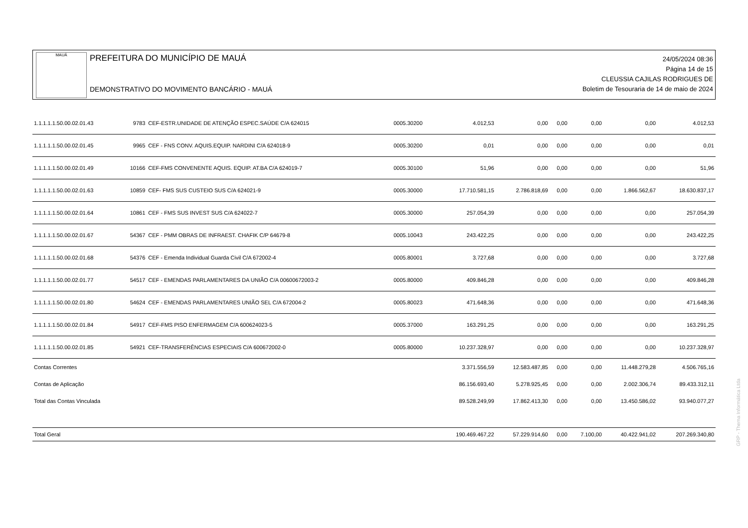MAUÁ
PREFEITURA DO MUNICÍPIO DE MAUÁ
DEMONSTRATIVO DO MOVIMENTO BANCÁRIO - MAUÁ
24/05/2024 08:36
Página 14 de 15
CLEUSSIA CAJILAS RODRIGUES DE
Boletim de Tesouraria de 14 de maio de 2024
| 1.1.1.1.1.50.00.02.01.43 | 9783 | CEF-ESTR.UNIDADE DE ATENÇÃO ESPEC.SAÚDE C/A 624015 | 0005.30200 | 4.012,53 | 0,00 | 0,00 | 0,00 | 0,00 | 4.012,53 |
| 1.1.1.1.1.50.00.02.01.45 | 9965 | CEF - FNS CONV. AQUIS.EQUIP. NARDINI C/A 624018-9 | 0005.30200 | 0,01 | 0,00 | 0,00 | 0,00 | 0,00 | 0,01 |
| 1.1.1.1.1.50.00.02.01.49 | 10166 | CEF-FMS CONVENENTE AQUIS. EQUIP. AT.BA C/A 624019-7 | 0005.30100 | 51,96 | 0,00 | 0,00 | 0,00 | 0,00 | 51,96 |
| 1.1.1.1.1.50.00.02.01.63 | 10859 | CEF- FMS SUS CUSTEIO SUS C/A 624021-9 | 0005.30000 | 17.710.581,15 | 2.786.818,69 | 0,00 | 0,00 | 1.866.562,67 | 18.630.837,17 |
| 1.1.1.1.1.50.00.02.01.64 | 10861 | CEF - FMS SUS INVEST SUS C/A 624022-7 | 0005.30000 | 257.054,39 | 0,00 | 0,00 | 0,00 | 0,00 | 257.054,39 |
| 1.1.1.1.1.50.00.02.01.67 | 54367 | CEF - PMM OBRAS DE INFRAEST. CHAFIK C/P 64679-8 | 0005.10043 | 243.422,25 | 0,00 | 0,00 | 0,00 | 0,00 | 243.422,25 |
| 1.1.1.1.1.50.00.02.01.68 | 54376 | CEF - Emenda Individual Guarda Civil C/A 672002-4 | 0005.80001 | 3.727,68 | 0,00 | 0,00 | 0,00 | 0,00 | 3.727,68 |
| 1.1.1.1.1.50.00.02.01.77 | 54517 | CEF - EMENDAS PARLAMENTARES DA UNIÃO C/A 00600672003-2 | 0005.80000 | 409.846,28 | 0,00 | 0,00 | 0,00 | 0,00 | 409.846,28 |
| 1.1.1.1.1.50.00.02.01.80 | 54624 | CEF - EMENDAS PARLAMENTARES UNIÃO SEL C/A 672004-2 | 0005.80023 | 471.648,36 | 0,00 | 0,00 | 0,00 | 0,00 | 471.648,36 |
| 1.1.1.1.1.50.00.02.01.84 | 54917 | CEF-FMS PISO ENFERMAGEM C/A 600624023-5 | 0005.37000 | 163.291,25 | 0,00 | 0,00 | 0,00 | 0,00 | 163.291,25 |
| 1.1.1.1.1.50.00.02.01.85 | 54921 | CEF-TRANSFERÊNCIAS ESPECIAIS C/A 600672002-0 | 0005.80000 | 10.237.328,97 | 0,00 | 0,00 | 0,00 | 0,00 | 10.237.328,97 |
| Contas Correntes | | | | 3.371.556,59 | 12.583.487,85 | 0,00 | 0,00 | 11.448.279,28 | 4.506.765,16 |
| Contas de Aplicação | | | | 86.156.693,40 | 5.278.925,45 | 0,00 | 0,00 | 2.002.306,74 | 89.433.312,11 |
| Total das Contas Vinculada | | | | 89.528.249,99 | 17.862.413,30 | 0,00 | 0,00 | 13.450.586,02 | 93.940.077,27 |
| Total Geral | | | | 190.469.467,22 | 57.229.914,60 | 0,00 | 7.100,00 | 40.422.941,02 | 207.269.340,80 |
GRP - Thema Informática Ltda